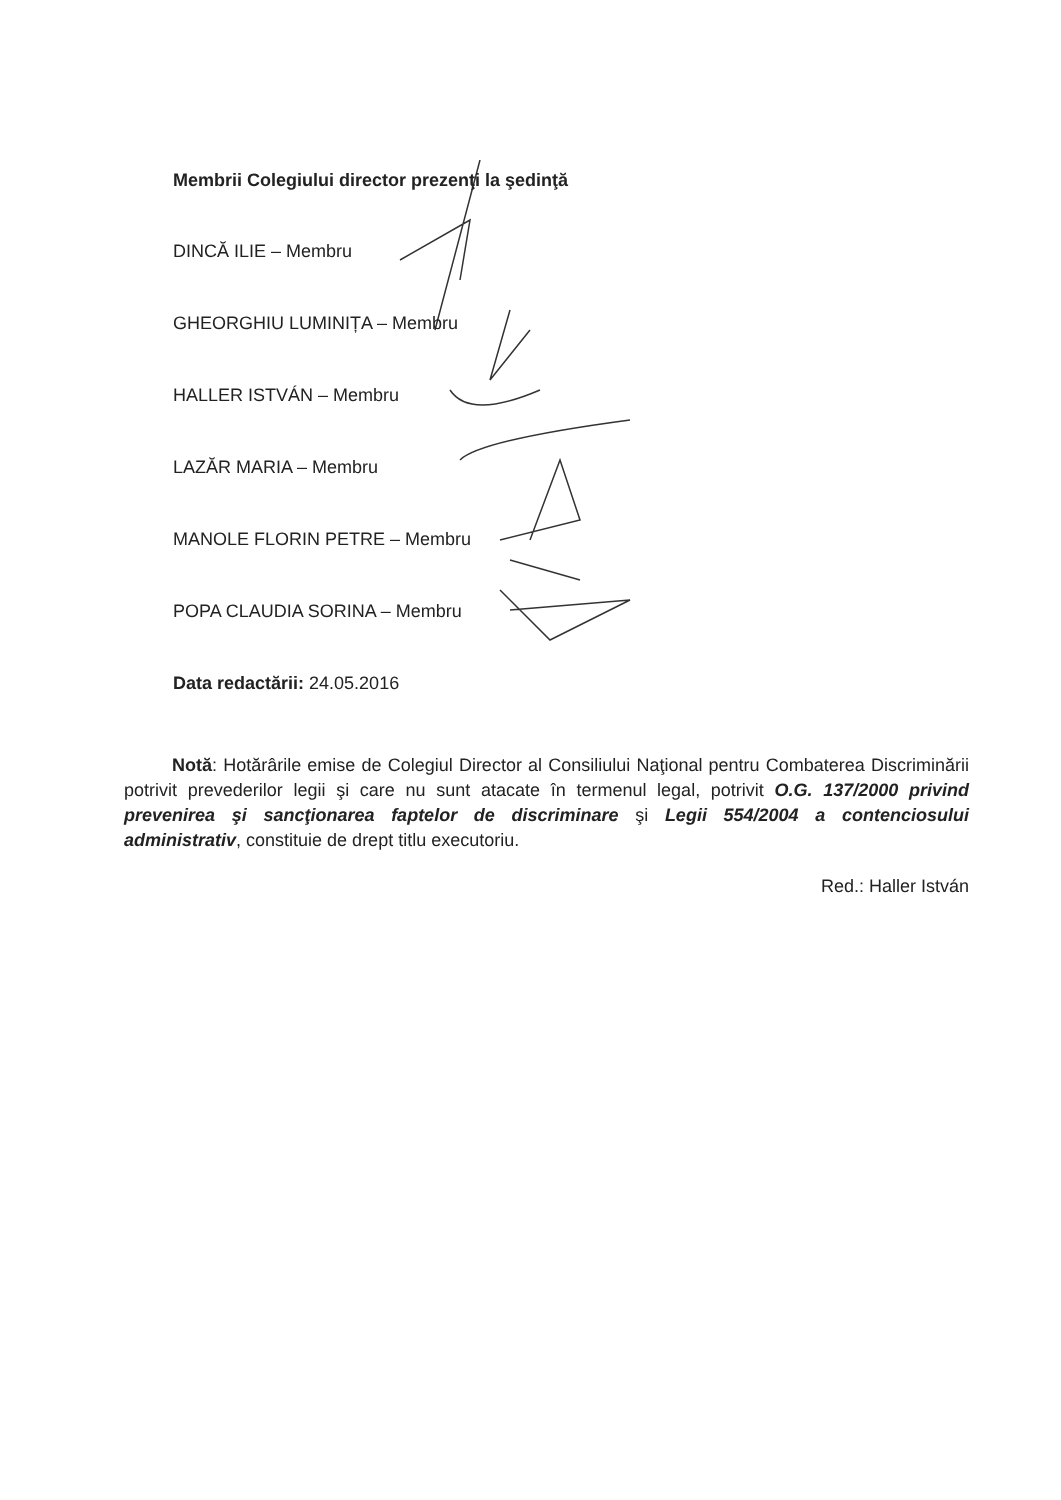Membrii Colegiului director prezenţi la şedinţă
DINCĂ ILIE – Membru
GHEORGHIU LUMINIȚA – Membru
HALLER ISTVÁN – Membru
LAZĂR MARIA – Membru
MANOLE FLORIN PETRE – Membru
POPA CLAUDIA SORINA – Membru
Data redactării: 24.05.2016
Notă: Hotărârile emise de Colegiul Director al Consiliului Naţional pentru Combaterea Discriminării potrivit prevederilor legii şi care nu sunt atacate în termenul legal, potrivit O.G. 137/2000 privind prevenirea şi sancţionarea faptelor de discriminare şi Legii 554/2004 a contenciosului administrativ, constituie de drept titlu executoriu.
Red.: Haller István